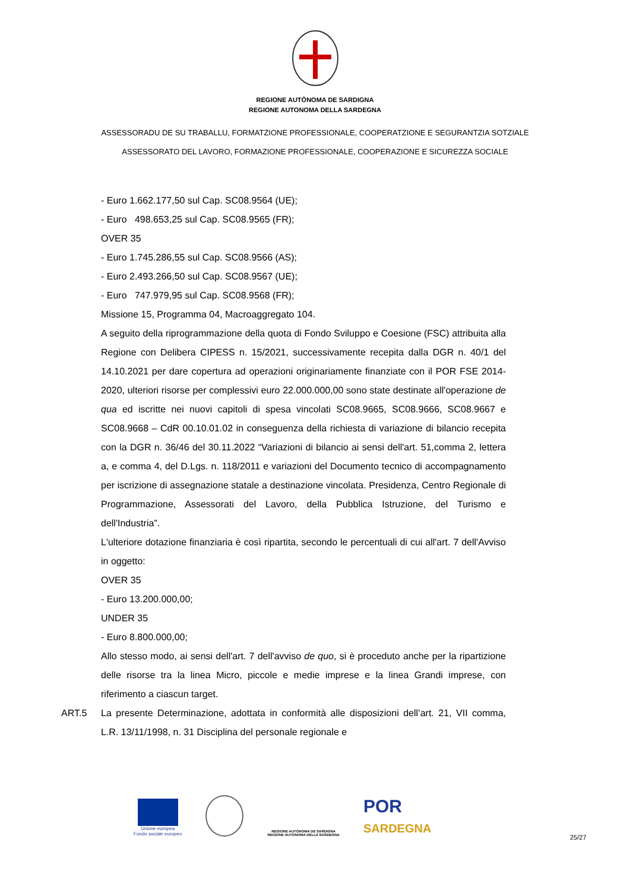REGIONE AUTÒNOMA DE SARDIGNA
REGIONE AUTONOMA DELLA SARDEGNA
ASSESSORADU DE SU TRABALLU, FORMATZIONE PROFESSIONALE, COOPERATZIONE E SEGURANTZIA SOTZIALE
ASSESSORATO DEL LAVORO, FORMAZIONE PROFESSIONALE, COOPERAZIONE E SICUREZZA SOCIALE
- Euro 1.662.177,50 sul Cap. SC08.9564 (UE);
- Euro 498.653,25 sul Cap. SC08.9565 (FR);
OVER 35
- Euro 1.745.286,55 sul Cap. SC08.9566 (AS);
- Euro 2.493.266,50 sul Cap. SC08.9567 (UE);
- Euro 747.979,95 sul Cap. SC08.9568 (FR);
Missione 15, Programma 04, Macroaggregato 104.
A seguito della riprogrammazione della quota di Fondo Sviluppo e Coesione (FSC) attribuita alla Regione con Delibera CIPESS n. 15/2021, successivamente recepita dalla DGR n. 40/1 del 14.10.2021 per dare copertura ad operazioni originariamente finanziate con il POR FSE 2014-2020, ulteriori risorse per complessivi euro 22.000.000,00 sono state destinate all'operazione de qua ed iscritte nei nuovi capitoli di spesa vincolati SC08.9665, SC08.9666, SC08.9667 e SC08.9668 – CdR 00.10.01.02 in conseguenza della richiesta di variazione di bilancio recepita con la DGR n. 36/46 del 30.11.2022 “Variazioni di bilancio ai sensi dell'art. 51,comma 2, lettera a, e comma 4, del D.Lgs. n. 118/2011 e variazioni del Documento tecnico di accompagnamento per iscrizione di assegnazione statale a destinazione vincolata. Presidenza, Centro Regionale di Programmazione, Assessorati del Lavoro, della Pubblica Istruzione, del Turismo e dell'Industria”.
L'ulteriore dotazione finanziaria è così ripartita, secondo le percentuali di cui all'art. 7 dell'Avviso in oggetto:
OVER 35
- Euro 13.200.000,00;
UNDER 35
- Euro 8.800.000,00;
Allo stesso modo, ai sensi dell'art. 7 dell'avviso de quo, si è proceduto anche per la ripartizione delle risorse tra la linea Micro, piccole e medie imprese e la linea Grandi imprese, con riferimento a ciascun target.
ART.5 La presente Determinazione, adottata in conformità alle disposizioni dell’art. 21, VII comma, L.R. 13/11/1998, n. 31 Disciplina del personale regionale e
Unione europea
Fondo sociale europeo
REGIONE AUTÒNOMA DE SARDIGNA
REGIONE AUTONOMA DELLA SARDEGNA
POR
SARDEGNA
25/27